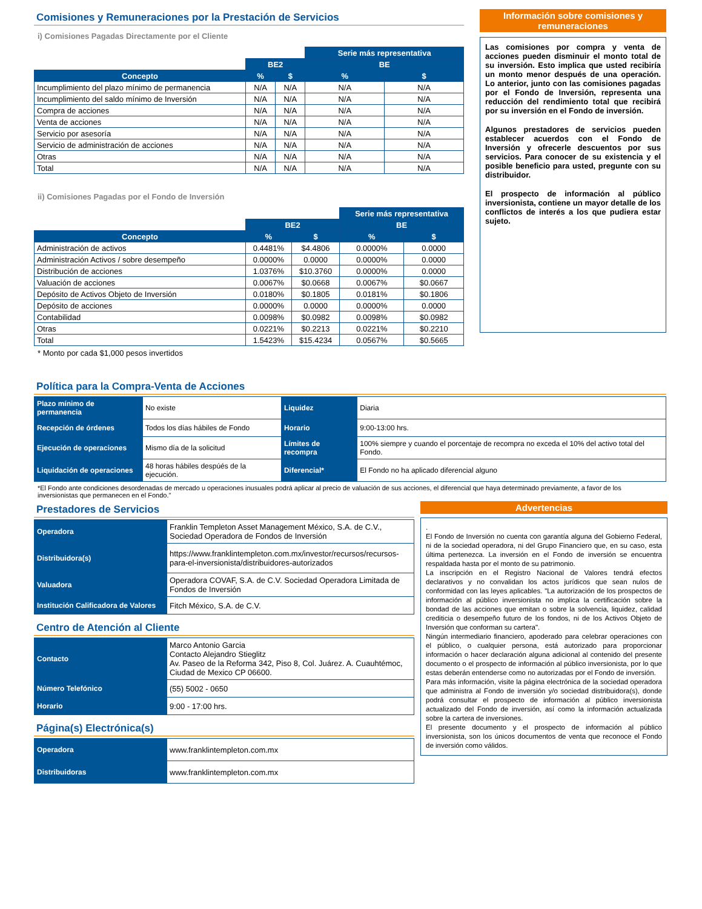Comisiones y Remuneraciones por la Prestación de Servicios
i) Comisiones Pagadas Directamente por el Cliente
| | | | Serie más representativa | |
| | BE2 | | BE | |
| Concepto | % | $ | % | $ |
| Incumplimiento del plazo mínimo de permanencia | N/A | N/A | N/A | N/A |
| Incumplimiento del saldo mínimo de Inversión | N/A | N/A | N/A | N/A |
| Compra de acciones | N/A | N/A | N/A | N/A |
| Venta de acciones | N/A | N/A | N/A | N/A |
| Servicio por asesoría | N/A | N/A | N/A | N/A |
| Servicio de administración de acciones | N/A | N/A | N/A | N/A |
| Otras | N/A | N/A | N/A | N/A |
| Total | N/A | N/A | N/A | N/A |
ii) Comisiones Pagadas por el Fondo de Inversión
| | | | Serie más representativa | |
| | BE2 | | BE | |
| Concepto | % | $ | % | $ |
| Administración de activos | 0.4481% | $4.4806 | 0.0000% | 0.0000 |
| Administración Activos / sobre desempeño | 0.0000% | 0.0000 | 0.0000% | 0.0000 |
| Distribución de acciones | 1.0376% | $10.3760 | 0.0000% | 0.0000 |
| Valuación de acciones | 0.0067% | $0.0668 | 0.0067% | $0.0667 |
| Depósito de Activos Objeto de Inversión | 0.0180% | $0.1805 | 0.0181% | $0.1806 |
| Depósito de acciones | 0.0000% | 0.0000 | 0.0000% | 0.0000 |
| Contabilidad | 0.0098% | $0.0982 | 0.0098% | $0.0982 |
| Otras | 0.0221% | $0.2213 | 0.0221% | $0.2210 |
| Total | 1.5423% | $15.4234 | 0.0567% | $0.5665 |
* Monto por cada $1,000 pesos invertidos
Información sobre comisiones y remuneraciones
Las comisiones por compra y venta de acciones pueden disminuir el monto total de su inversión. Esto implica que usted recibiría un monto menor después de una operación. Lo anterior, junto con las comisiones pagadas por el Fondo de Inversión, representa una reducción del rendimiento total que recibirá por su inversión en el Fondo de inversión.
Algunos prestadores de servicios pueden establecer acuerdos con el Fondo de Inversión y ofrecerle descuentos por sus servicios. Para conocer de su existencia y el posible beneficio para usted, pregunte con su distribuidor.
El prospecto de información al público inversionista, contiene un mayor detalle de los conflictos de interés a los que pudiera estar sujeto.
Política para la Compra-Venta de Acciones
| Plazo mínimo de permanencia | No existe | Liquidez | Diaria |
| Recepción de órdenes | Todos los días hábiles de Fondo | Horario | 9:00-13:00 hrs. |
| Ejecución de operaciones | Mismo día de la solicitud | Límites de recompra | 100% siempre y cuando el porcentaje de recompra no exceda el 10% del activo total del Fondo. |
| Liquidación de operaciones | 48 horas hábiles despúés de la ejecución. | Diferencial* | El Fondo no ha aplicado diferencial alguno |
*El Fondo ante condiciones desordenadas de mercado u operaciones inusuales podrá aplicar al precio de valuación de sus acciones, el diferencial que haya determinado previamente, a favor de los inversionistas que permanecen en el Fondo."
Prestadores de Servicios
| Operadora | Franklin Templeton Asset Management México, S.A. de C.V., Sociedad Operadora de Fondos de Inversión |
| Distribuidora(s) | https://www.franklintempleton.com.mx/investor/recursos/recursos-para-el-inversionista/distribuidores-autorizados |
| Valuadora | Operadora COVAF, S.A. de C.V. Sociedad Operadora Limitada de Fondos de Inversión |
| Institución Calificadora de Valores | Fitch México, S.A. de C.V. |
Centro de Atención al Cliente
| Contacto | Marco Antonio Garcia Contacto Alejandro Stieglitz Av. Paseo de la Reforma 342, Piso 8, Col. Juárez. A. Cuauhtémoc, Ciudad de Mexico CP 06600. |
| Número Telefónico | (55) 5002 - 0650 |
| Horario | 9:00 - 17:00 hrs. |
Página(s) Electrónica(s)
| Operadora | www.franklintempleton.com.mx |
| Distribuidoras | www.franklintempleton.com.mx |
Advertencias
.
El Fondo de Inversión no cuenta con garantía alguna del Gobierno Federal, ni de la sociedad operadora, ni del Grupo Financiero que, en su caso, esta última pertenezca. La inversión en el Fondo de inversión se encuentra respaldada hasta por el monto de su patrimonio.
La inscripción en el Registro Nacional de Valores tendrá efectos declarativos y no convalidan los actos jurídicos que sean nulos de conformidad con las leyes aplicables. "La autorización de los prospectos de información al público inversionista no implica la certificación sobre la bondad de las acciones que emitan o sobre la solvencia, liquidez, calidad crediticia o desempeño futuro de los fondos, ni de los Activos Objeto de Inversión que conforman su cartera".
Ningún intermediario financiero, apoderado para celebrar operaciones con el público, o cualquier persona, está autorizado para proporcionar información o hacer declaración alguna adicional al contenido del presente documento o el prospecto de información al público inversionista, por lo que estas deberán entenderse como no autorizadas por el Fondo de inversión.
Para más información, visite la página electrónica de la sociedad operadora que administra al Fondo de inversión y/o sociedad distribuidora(s), donde podrá consultar el prospecto de información al público inversionista actualizado del Fondo de inversión, así como la información actualizada sobre la cartera de inversiones.
El presente documento y el prospecto de información al público inversionista, son los únicos documentos de venta que reconoce el Fondo de inversión como válidos.